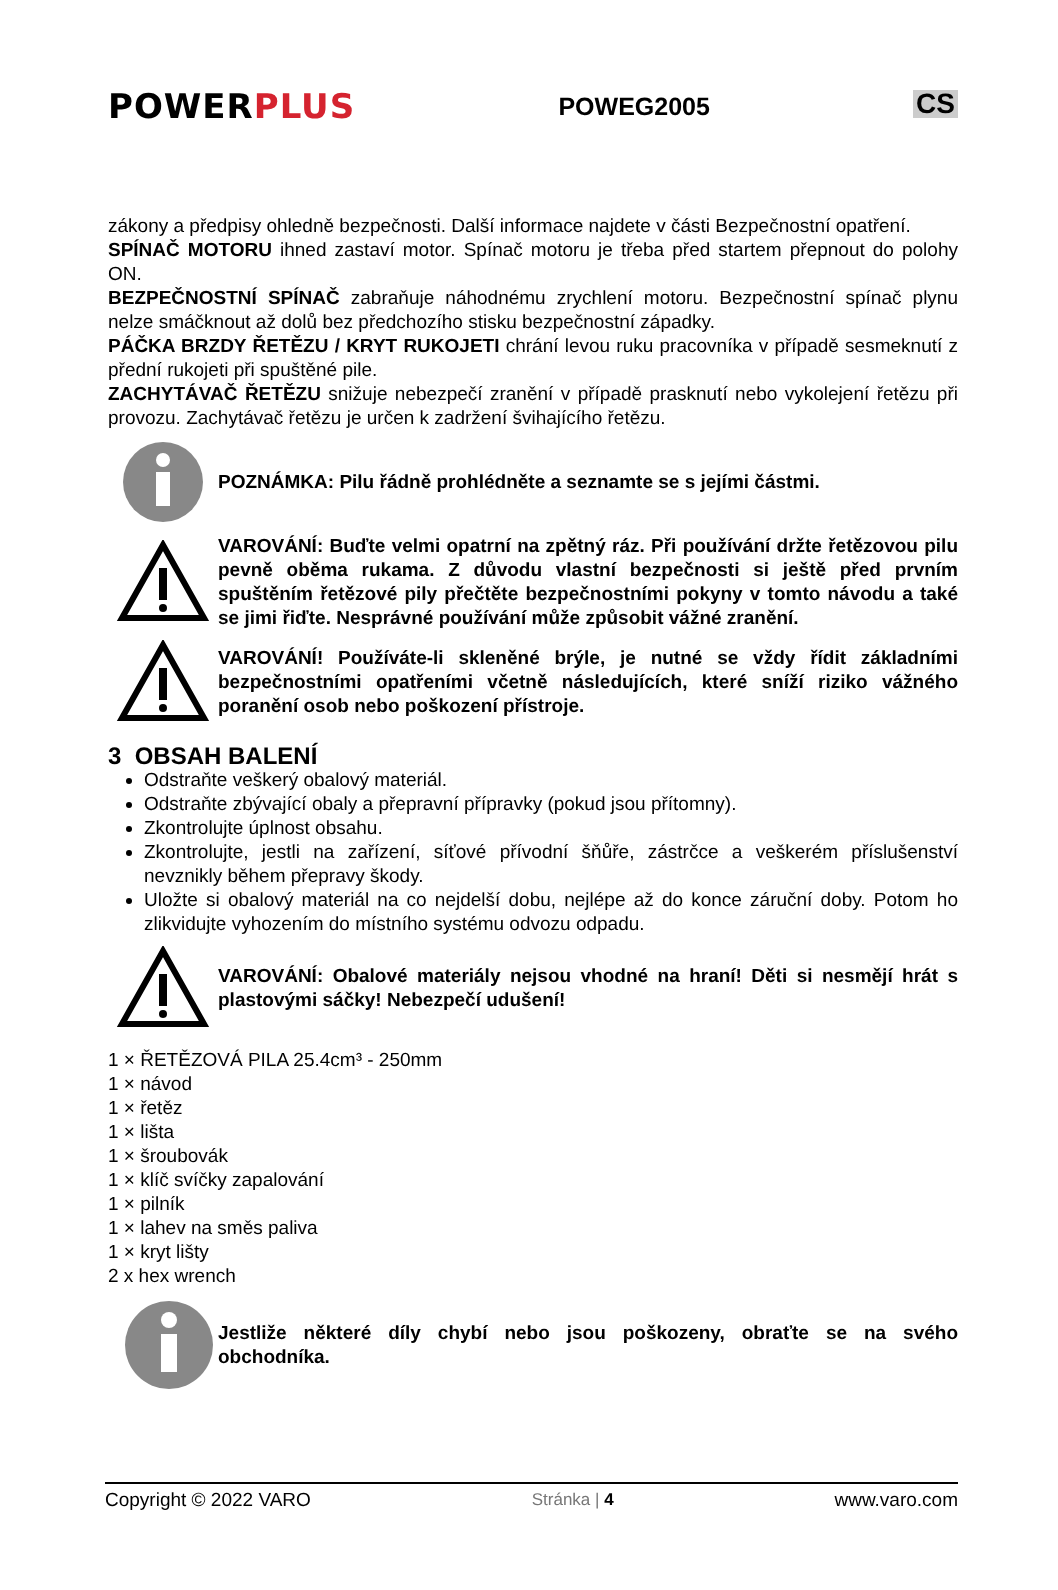POWERPLUS
POWEG2005
CS
zákony a předpisy ohledně bezpečnosti. Další informace najdete v části Bezpečnostní opatření.
SPÍNAČ MOTORU ihned zastaví motor. Spínač motoru je třeba před startem přepnout do polohy ON.
BEZPEČNOSTNÍ SPÍNAČ zabraňuje náhodnému zrychlení motoru. Bezpečnostní spínač plynu nelze smáčknout až dolů bez předchozího stisku bezpečnostní západky.
PÁČKA BRZDY ŘETĚZU / KRYT RUKOJETI chrání levou ruku pracovníka v případě sesmeknutí z přední rukojeti při spuštěné pile.
ZACHYTÁVAČ ŘETĚZU snižuje nebezpečí zranění v případě prasknutí nebo vykolejení řetězu při provozu. Zachytávač řetězu je určen k zadržení švihajícího řetězu.
POZNÁMKA: Pilu řádně prohlédněte a seznamte se s jejími částmi.
VAROVÁNÍ: Buďte velmi opatrní na zpětný ráz. Při používání držte řetězovou pilu pevně oběma rukama. Z důvodu vlastní bezpečnosti si ještě před prvním spuštěním řetězové pily přečtěte bezpečnostními pokyny v tomto návodu a také se jimi řiďte. Nesprávné používání může způsobit vážné zranění.
VAROVÁNÍ! Používáte-li skleněné brýle, je nutné se vždy řídit základními bezpečnostními opatřeními včetně následujících, které sníží riziko vážného poranění osob nebo poškození přístroje.
3 OBSAH BALENÍ
Odstraňte veškerý obalový materiál.
Odstraňte zbývající obaly a přepravní přípravky (pokud jsou přítomny).
Zkontrolujte úplnost obsahu.
Zkontrolujte, jestli na zařízení, síťové přívodní šňůře, zástrčce a veškerém příslušenství nevznikly během přepravy škody.
Uložte si obalový materiál na co nejdelší dobu, nejlépe až do konce záruční doby. Potom ho zlikvidujte vyhozením do místního systému odvozu odpadu.
VAROVÁNÍ: Obalové materiály nejsou vhodné na hraní! Děti si nesmějí hrát s plastovými sáčky! Nebezpečí udušení!
1 × ŘETĚZOVÁ PILA 25.4cm³ - 250mm
1 × návod
1 × řetěz
1 × lišta
1 × šroubovák
1 × klíč svíčky zapalování
1 × pilník
1 × lahev na směs paliva
1 × kryt lišty
2 x hex wrench
Jestliže některé díly chybí nebo jsou poškozeny, obraťte se na svého obchodníka.
Copyright © 2022 VARO Stránka | 4 www.varo.com